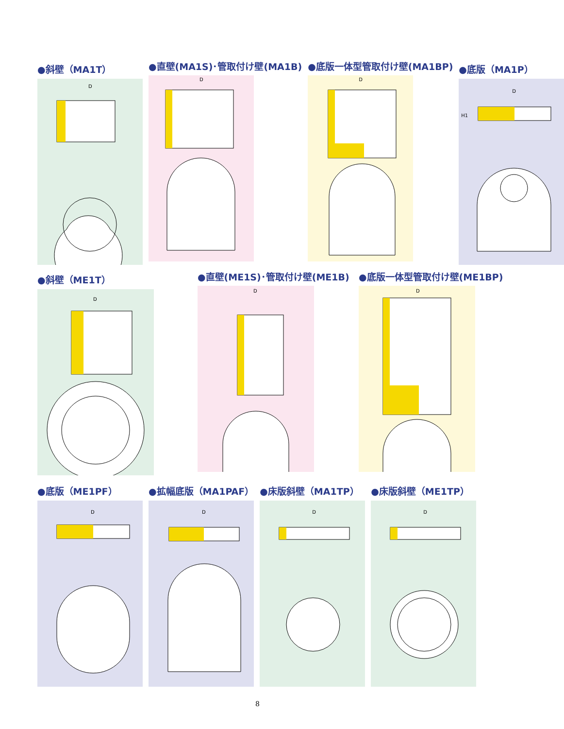●斜壁（MA1T）
D
●直壁(MA1S)･管取付け壁(MA1B)
D
●底版一体型管取付け壁(MA1BP)
D
●底版（MA1P）
D
H1
●斜壁（ME1T）
D
●直壁(ME1S)･管取付け壁(ME1B)
D
●底版一体型管取付け壁(ME1BP)
D
●底版（ME1PF）
D
●拡幅底版（MA1PAF）
D
●床版斜壁（MA1TP）
D
●床版斜壁（ME1TP）
D
8